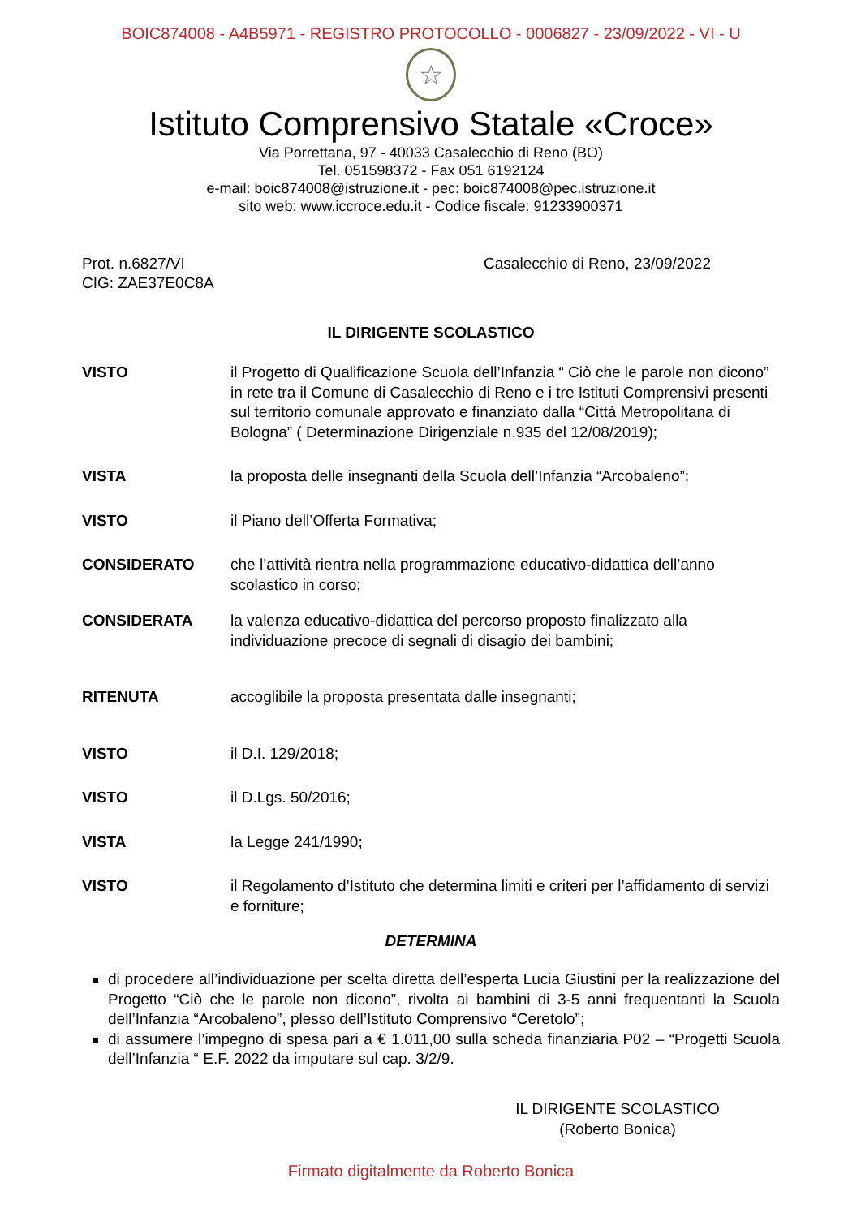BOIC874008 - A4B5971 - REGISTRO PROTOCOLLO - 0006827 - 23/09/2022 - VI - U
☆
Istituto Comprensivo Statale «Croce»
Via Porrettana, 97 - 40033 Casalecchio di Reno (BO)
Tel. 051598372 - Fax 051 6192124
e-mail: boic874008@istruzione.it - pec: boic874008@pec.istruzione.it
sito web: www.iccroce.edu.it - Codice fiscale: 91233900371
Prot. n.6827/VI
CIG: ZAE37E0C8A
Casalecchio di Reno, 23/09/2022
IL DIRIGENTE SCOLASTICO
VISTO il Progetto di Qualificazione Scuola dell’Infanzia “ Ciò che le parole non dicono” in rete tra il Comune di Casalecchio di Reno e i tre Istituti Comprensivi presenti sul territorio comunale approvato e finanziato dalla “Città Metropolitana di Bologna” ( Determinazione Dirigenziale n.935 del 12/08/2019);
VISTA la proposta delle insegnanti della Scuola dell’Infanzia “Arcobaleno”;
VISTO il Piano dell’Offerta Formativa;
CONSIDERATO che l’attività rientra nella programmazione educativo-didattica dell’anno scolastico in corso;
CONSIDERATA la valenza educativo-didattica del percorso proposto finalizzato alla individuazione precoce di segnali di disagio dei bambini;
RITENUTA accoglibile la proposta presentata dalle insegnanti;
VISTO il D.I. 129/2018;
VISTO il D.Lgs. 50/2016;
VISTA la Legge 241/1990;
VISTO il Regolamento d’Istituto che determina limiti e criteri per l’affidamento di servizi e forniture;
DETERMINA
di procedere all’individuazione per scelta diretta dell’esperta Lucia Giustini per la realizzazione del Progetto “Ciò che le parole non dicono”, rivolta ai bambini di 3-5 anni frequentanti la Scuola dell’Infanzia “Arcobaleno”, plesso dell’Istituto Comprensivo “Ceretolo”;
di assumere l’impegno di spesa pari a € 1.011,00 sulla scheda finanziaria P02 – “Progetti Scuola dell’Infanzia “ E.F. 2022 da imputare sul cap. 3/2/9.
IL DIRIGENTE SCOLASTICO
(Roberto Bonica)
Firmato digitalmente da Roberto Bonica